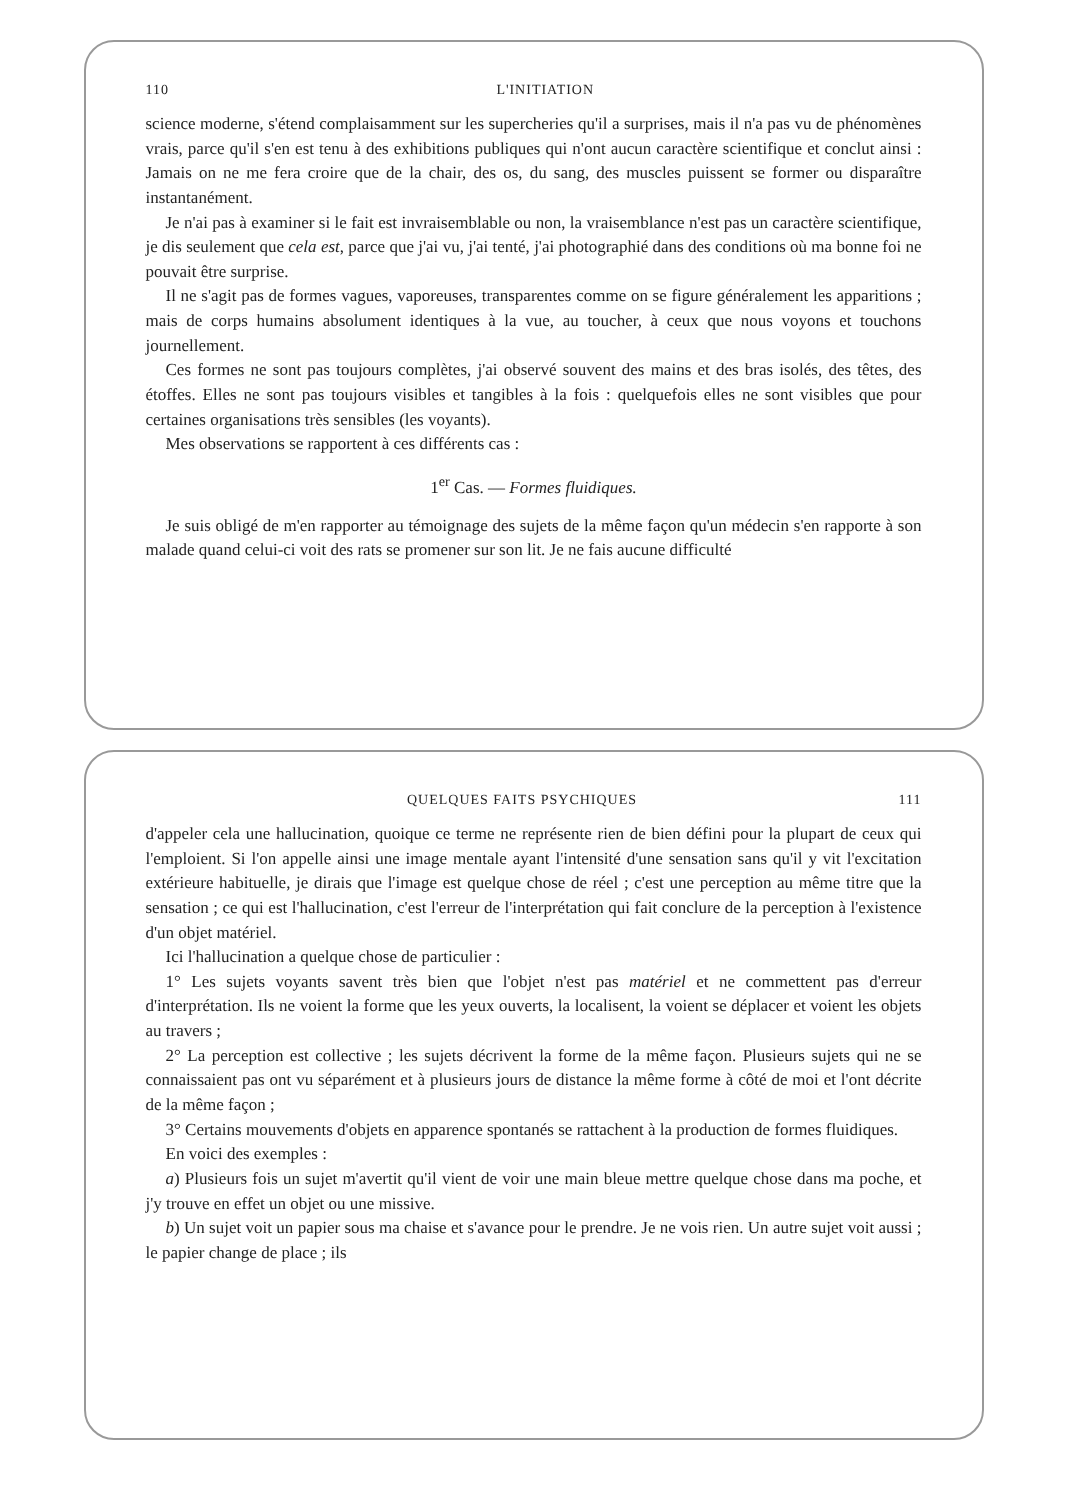110 L'INITIATION
science moderne, s'étend complaisamment sur les supercheries qu'il a surprises, mais il n'a pas vu de phénomènes vrais, parce qu'il s'en est tenu à des exhibitions publiques qui n'ont aucun caractère scientifique et conclut ainsi : Jamais on ne me fera croire que de la chair, des os, du sang, des muscles puissent se former ou disparaître instantanément.
Je n'ai pas à examiner si le fait est invraisemblable ou non, la vraisemblance n'est pas un caractère scientifique, je dis seulement que cela est, parce que j'ai vu, j'ai tenté, j'ai photographié dans des conditions où ma bonne foi ne pouvait être surprise.
Il ne s'agit pas de formes vagues, vaporeuses, transparentes comme on se figure généralement les apparitions ; mais de corps humains absolument identiques à la vue, au toucher, à ceux que nous voyons et touchons journellement.
Ces formes ne sont pas toujours complètes, j'ai observé souvent des mains et des bras isolés, des têtes, des étoffes. Elles ne sont pas toujours visibles et tangibles à la fois : quelquefois elles ne sont visibles que pour certaines organisations très sensibles (les voyants).
Mes observations se rapportent à ces différents cas :
1<sup>er</sup> Cas. — Formes fluidiques.
Je suis obligé de m'en rapporter au témoignage des sujets de la même façon qu'un médecin s'en rapporte à son malade quand celui-ci voit des rats se promener sur son lit. Je ne fais aucune difficulté
QUELQUES FAITS PSYCHIQUES 111
d'appeler cela une hallucination, quoique ce terme ne représente rien de bien défini pour la plupart de ceux qui l'emploient. Si l'on appelle ainsi une image mentale ayant l'intensité d'une sensation sans qu'il y vit l'excitation extérieure habituelle, je dirais que l'image est quelque chose de réel ; c'est une perception au même titre que la sensation ; ce qui est l'hallucination, c'est l'erreur de l'interprétation qui fait conclure de la perception à l'existence d'un objet matériel.
Ici l'hallucination a quelque chose de particulier :
1° Les sujets voyants savent très bien que l'objet n'est pas matériel et ne commettent pas d'erreur d'interprétation. Ils ne voient la forme que les yeux ouverts, la localisent, la voient se déplacer et voient les objets au travers ;
2° La perception est collective ; les sujets décrivent la forme de la même façon. Plusieurs sujets qui ne se connaissaient pas ont vu séparément et à plusieurs jours de distance la même forme à côté de moi et l'ont décrite de la même façon ;
3° Certains mouvements d'objets en apparence spontanés se rattachent à la production de formes fluidiques.
En voici des exemples :
a) Plusieurs fois un sujet m'avertit qu'il vient de voir une main bleue mettre quelque chose dans ma poche, et j'y trouve en effet un objet ou une missive.
b) Un sujet voit un papier sous ma chaise et s'avance pour le prendre. Je ne vois rien. Un autre sujet voit aussi ; le papier change de place ; ils